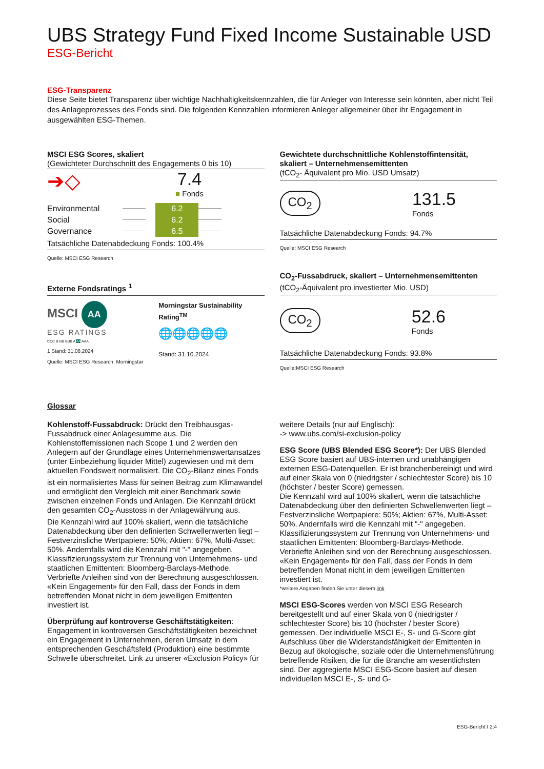UBS Strategy Fund Fixed Income Sustainable USD
ESG-Bericht
ESG-Transparenz
Diese Seite bietet Transparenz über wichtige Nachhaltigkeitskennzahlen, die für Anleger von Interesse sein könnten, aber nicht Teil des Anlageprozesses des Fonds sind. Die folgenden Kennzahlen informieren Anleger allgemeiner über ihr Engagement in ausgewählten ESG-Themen.
MSCI ESG Scores, skaliert
(Gewichteter Durchschnitt des Engagements 0 bis 10)
➔◇
7.4
■ Fonds
| Environmental | | 6.2 | |
| Social | | 6.2 | |
| Governance | | 6.5 | |
Tatsächliche Datenabdeckung Fonds: 100.4%
Quelle: MSCI ESG Research
Externe Fondsratings <sup>1</sup>
MSCI AA
ESG RATINGS
CCC B BB BBB A AA AAA
1 Stand: 31.08.2024
Quelle: MSCI ESG Research, Morningstar
Morningstar Sustainability Rating<sup>TM</sup>
🌐🌐🌐🌐🌐
Stand: 31.10.2024
Gewichtete durchschnittliche Kohlenstoffintensität, skaliert – Unternehmensemittenten
(tCO<sub>2</sub>- Äquivalent pro Mio. USD Umsatz)
CO<sub>2</sub>
131.5
Fonds
Tatsächliche Datenabdeckung Fonds: 94.7%
Quelle: MSCI ESG Research
CO<sub>2</sub>-Fussabdruck, skaliert – Unternehmensemittenten
(tCO<sub>2</sub>-Äquivalent pro investierter Mio. USD)
CO<sub>2</sub>
52.6
Fonds
Tatsächliche Datenabdeckung Fonds: 93.8%
Quelle:MSCI ESG Research
Glossar
Kohlenstoff-Fussabdruck: Drückt den Treibhausgas-Fussabdruck einer Anlagesumme aus. Die Kohlenstoffemissionen nach Scope 1 und 2 werden den Anlegern auf der Grundlage eines Unternehmenswertansatzes (unter Einbeziehung liquider Mittel) zugewiesen und mit dem aktuellen Fondswert normalisiert. Die CO<sub>2</sub>-Bilanz eines Fonds ist ein normalisiertes Mass für seinen Beitrag zum Klimawandel und ermöglicht den Vergleich mit einer Benchmark sowie zwischen einzelnen Fonds und Anlagen. Die Kennzahl drückt den gesamten CO<sub>2</sub>-Ausstoss in der Anlagewährung aus.
Die Kennzahl wird auf 100% skaliert, wenn die tatsächliche Datenabdeckung über den definierten Schwellenwerten liegt – Festverzinsliche Wertpapiere: 50%; Aktien: 67%, Multi-Asset: 50%. Andernfalls wird die Kennzahl mit "-" angegeben.
Klassifizierungssystem zur Trennung von Unternehmens- und staatlichen Emittenten: Bloomberg-Barclays-Methode. Verbriefte Anleihen sind von der Berechnung ausgeschlossen.
«Kein Engagement» für den Fall, dass der Fonds in dem betreffenden Monat nicht in dem jeweiligen Emittenten investiert ist.
Überprüfung auf kontroverse Geschäftstätigkeiten: Engagement in kontroversen Geschäftstätigkeiten bezeichnet ein Engagement in Unternehmen, deren Umsatz in dem entsprechenden Geschäftsfeld (Produktion) eine bestimmte Schwelle überschreitet. Link zu unserer «Exclusion Policy» für
weitere Details (nur auf Englisch):
-> www.ubs.com/si-exclusion-policy
ESG Score (UBS Blended ESG Score*): Der UBS Blended ESG Score basiert auf UBS-internen und unabhängigen externen ESG-Datenquellen. Er ist branchenbereinigt und wird auf einer Skala von 0 (niedrigster / schlechtester Score) bis 10 (höchster / bester Score) gemessen.
Die Kennzahl wird auf 100% skaliert, wenn die tatsächliche Datenabdeckung über den definierten Schwellenwerten liegt – Festverzinsliche Wertpapiere: 50%; Aktien: 67%, Multi-Asset: 50%. Andernfalls wird die Kennzahl mit "-" angegeben.
Klassifizierungssystem zur Trennung von Unternehmens- und staatlichen Emittenten: Bloomberg-Barclays-Methode. Verbriefte Anleihen sind von der Berechnung ausgeschlossen.
«Kein Engagement» für den Fall, dass der Fonds in dem betreffenden Monat nicht in dem jeweiligen Emittenten investiert ist.
*weitere Angaben finden Sie unter diesem link
MSCI ESG-Scores werden von MSCI ESG Research bereitgestellt und auf einer Skala von 0 (niedrigster / schlechtester Score) bis 10 (höchster / bester Score) gemessen. Der individuelle MSCI E-, S- und G-Score gibt Aufschluss über die Widerstandsfähigkeit der Emittenten in Bezug auf ökologische, soziale oder die Unternehmensführung betreffende Risiken, die für die Branche am wesentlichsten sind. Der aggregierte MSCI ESG-Score basiert auf diesen individuellen MSCI E-, S- und G-
ESG-Bericht I 2:4